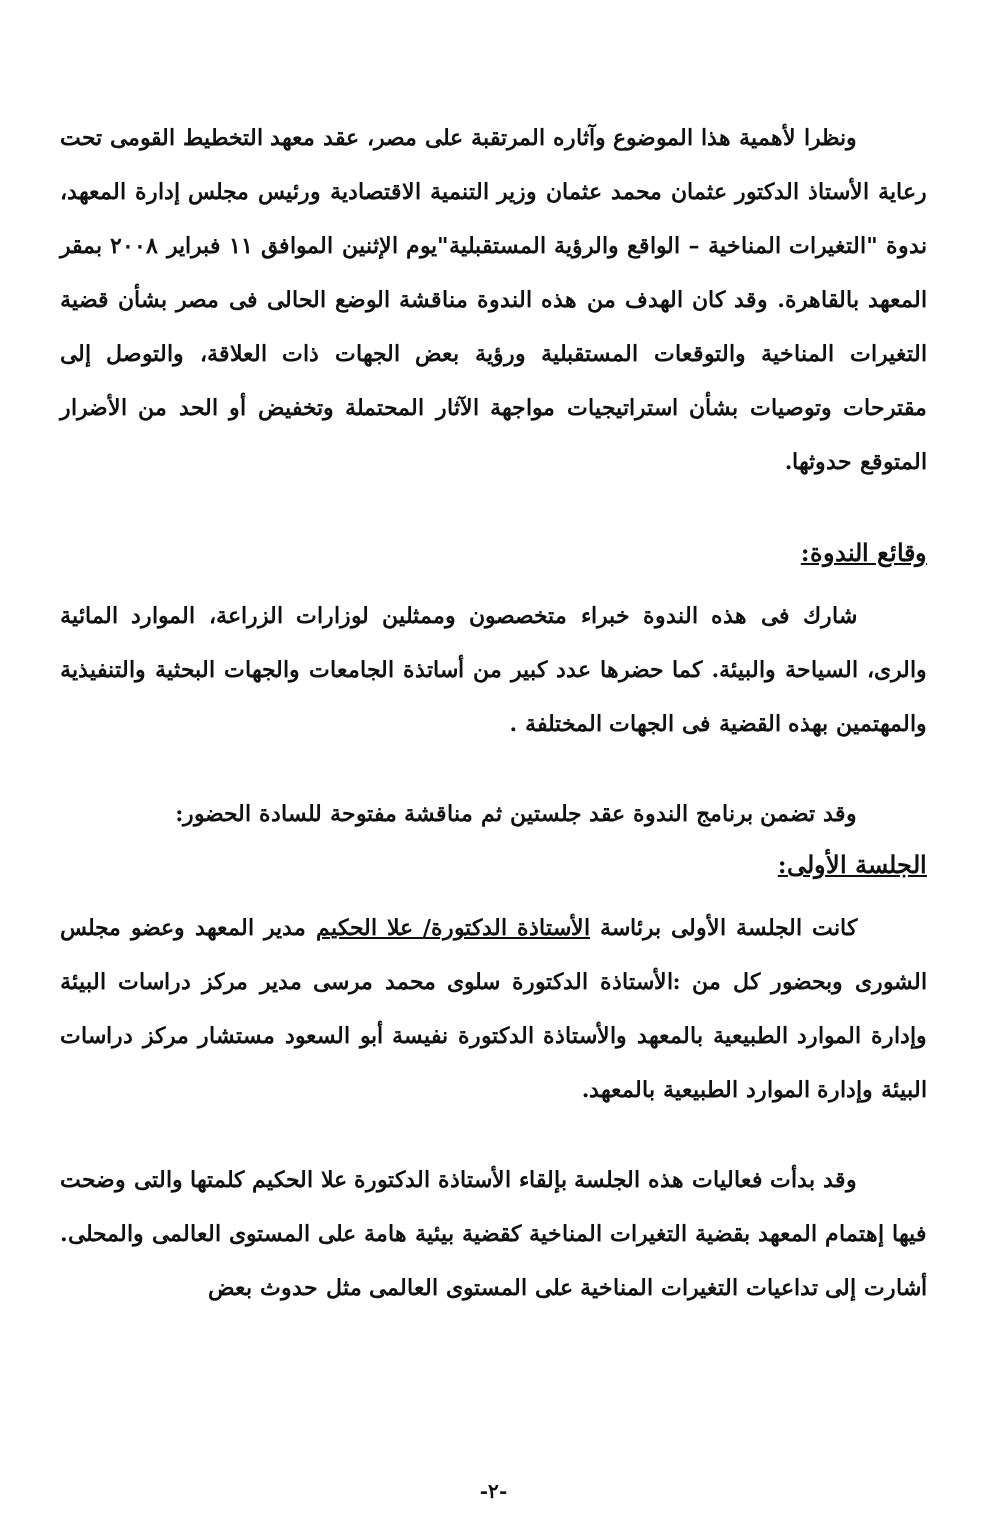ونظرا لأهمية هذا الموضوع وآثاره المرتقبة على مصر، عقد معهد التخطيط القومى تحت رعاية الأستاذ الدكتور عثمان محمد عثمان وزير التنمية الاقتصادية ورئيس مجلس إدارة المعهد، ندوة "التغيرات المناخية – الواقع والرؤية المستقبلية"يوم الإثنين الموافق ١١ فبراير ٢٠٠٨ بمقر المعهد بالقاهرة. وقد كان الهدف من هذه الندوة مناقشة الوضع الحالى فى مصر بشأن قضية التغيرات المناخية والتوقعات المستقبلية ورؤية بعض الجهات ذات العلاقة، والتوصل إلى مقترحات وتوصيات بشأن استراتيجيات مواجهة الآثار المحتملة وتخفيض أو الحد من الأضرار المتوقع حدوثها.
وقائع الندوة:
شارك فى هذه الندوة خبراء متخصصون وممثلين لوزارات الزراعة، الموارد المائية والرى، السياحة والبيئة. كما حضرها عدد كبير من أساتذة الجامعات والجهات البحثية والتنفيذية والمهتمين بهذه القضية فى الجهات المختلفة .
وقد تضمن برنامج الندوة عقد جلستين ثم مناقشة مفتوحة للسادة الحضور:
الجلسة الأولى:
كانت الجلسة الأولى برئاسة الأستاذة الدكتورة/ علا الحكيم مدير المعهد وعضو مجلس الشورى وبحضور كل من :الأستاذة الدكتورة سلوى محمد مرسى مدير مركز دراسات البيئة وإدارة الموارد الطبيعية بالمعهد والأستاذة الدكتورة نفيسة أبو السعود مستشار مركز دراسات البيئة وإدارة الموارد الطبيعية بالمعهد.
وقد بدأت فعاليات هذه الجلسة بإلقاء الأستاذة الدكتورة علا الحكيم كلمتها والتى وضحت فيها إهتمام المعهد بقضية التغيرات المناخية كقضية بيئية هامة على المستوى العالمى والمحلى. أشارت إلى تداعيات التغيرات المناخية على المستوى العالمى مثل حدوث بعض
-٢-